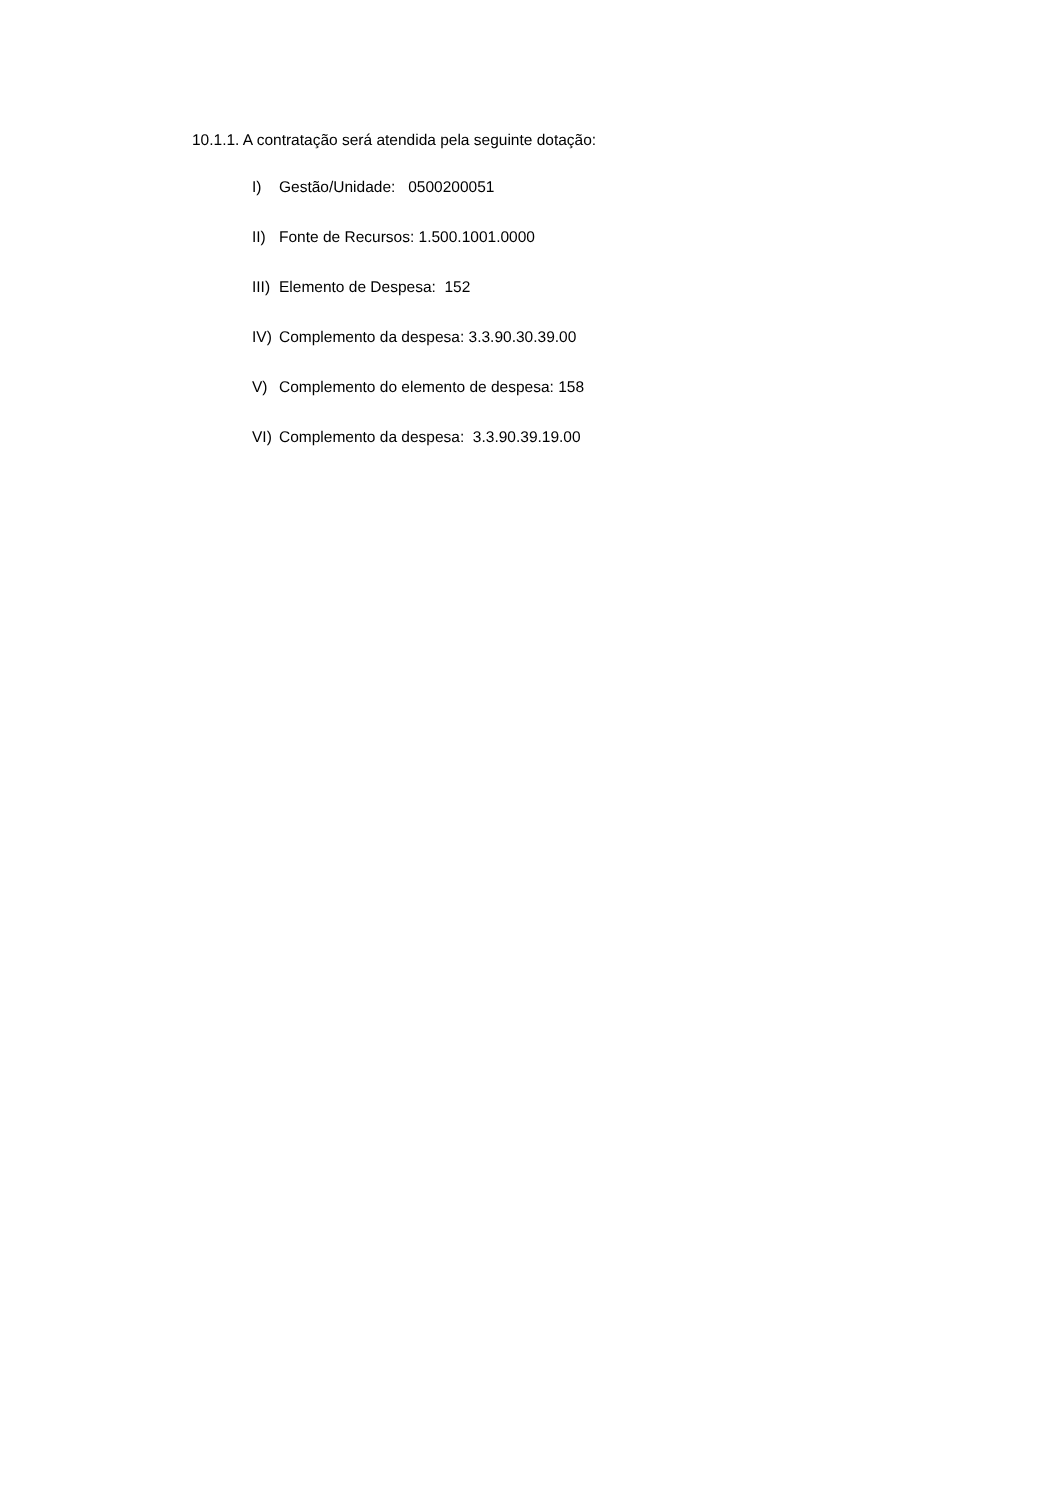10.1.1. A contratação será atendida pela seguinte dotação:
I) Gestão/Unidade: 0500200051
II) Fonte de Recursos: 1.500.1001.0000
III) Elemento de Despesa: 152
IV) Complemento da despesa: 3.3.90.30.39.00
V) Complemento do elemento de despesa: 158
VI) Complemento da despesa: 3.3.90.39.19.00